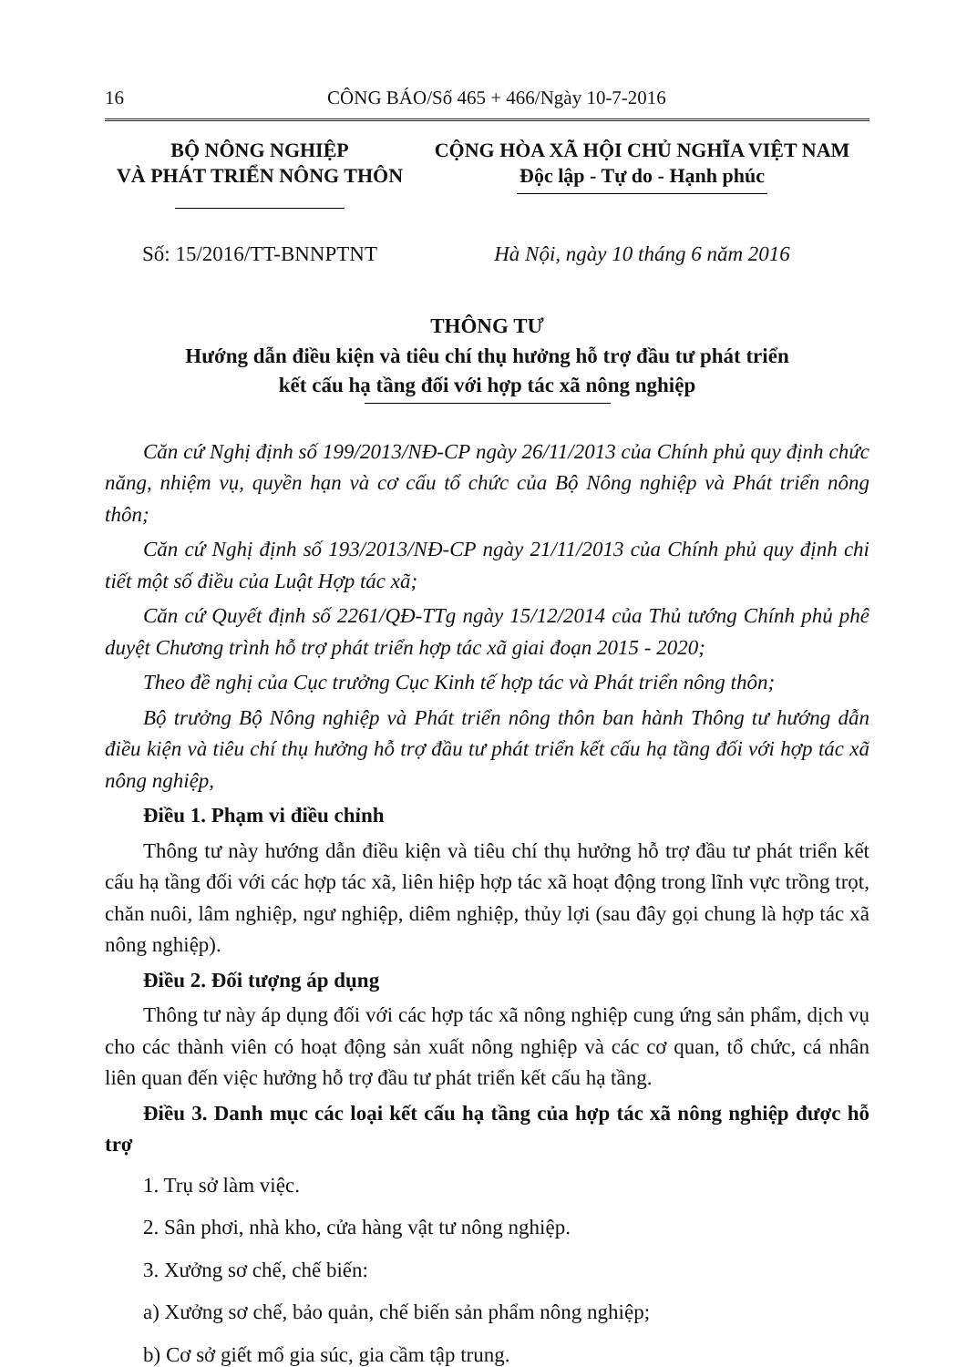16 CÔNG BÁO/Số 465 + 466/Ngày 10-7-2016
BỘ NÔNG NGHIỆP
VÀ PHÁT TRIỂN NÔNG THÔN
CỘNG HÒA XÃ HỘI CHỦ NGHĨA VIỆT NAM
Độc lập - Tự do - Hạnh phúc
Số: 15/2016/TT-BNNPTNT Hà Nội, ngày 10 tháng 6 năm 2016
THÔNG TƯ
Hướng dẫn điều kiện và tiêu chí thụ hưởng hỗ trợ đầu tư phát triển
kết cấu hạ tầng đối với hợp tác xã nông nghiệp
Căn cứ Nghị định số 199/2013/NĐ-CP ngày 26/11/2013 của Chính phủ quy định chức năng, nhiệm vụ, quyền hạn và cơ cấu tổ chức của Bộ Nông nghiệp và Phát triển nông thôn;
Căn cứ Nghị định số 193/2013/NĐ-CP ngày 21/11/2013 của Chính phủ quy định chi tiết một số điều của Luật Hợp tác xã;
Căn cứ Quyết định số 2261/QĐ-TTg ngày 15/12/2014 của Thủ tướng Chính phủ phê duyệt Chương trình hỗ trợ phát triển hợp tác xã giai đoạn 2015 - 2020;
Theo đề nghị của Cục trưởng Cục Kinh tế hợp tác và Phát triển nông thôn;
Bộ trưởng Bộ Nông nghiệp và Phát triển nông thôn ban hành Thông tư hướng dẫn điều kiện và tiêu chí thụ hưởng hỗ trợ đầu tư phát triển kết cấu hạ tầng đối với hợp tác xã nông nghiệp,
Điều 1. Phạm vi điều chỉnh
Thông tư này hướng dẫn điều kiện và tiêu chí thụ hưởng hỗ trợ đầu tư phát triển kết cấu hạ tầng đối với các hợp tác xã, liên hiệp hợp tác xã hoạt động trong lĩnh vực trồng trọt, chăn nuôi, lâm nghiệp, ngư nghiệp, diêm nghiệp, thủy lợi (sau đây gọi chung là hợp tác xã nông nghiệp).
Điều 2. Đối tượng áp dụng
Thông tư này áp dụng đối với các hợp tác xã nông nghiệp cung ứng sản phẩm, dịch vụ cho các thành viên có hoạt động sản xuất nông nghiệp và các cơ quan, tổ chức, cá nhân liên quan đến việc hưởng hỗ trợ đầu tư phát triển kết cấu hạ tầng.
Điều 3. Danh mục các loại kết cấu hạ tầng của hợp tác xã nông nghiệp được hỗ trợ
1. Trụ sở làm việc.
2. Sân phơi, nhà kho, cửa hàng vật tư nông nghiệp.
3. Xưởng sơ chế, chế biến:
a) Xưởng sơ chế, bảo quản, chế biến sản phẩm nông nghiệp;
b) Cơ sở giết mổ gia súc, gia cầm tập trung.